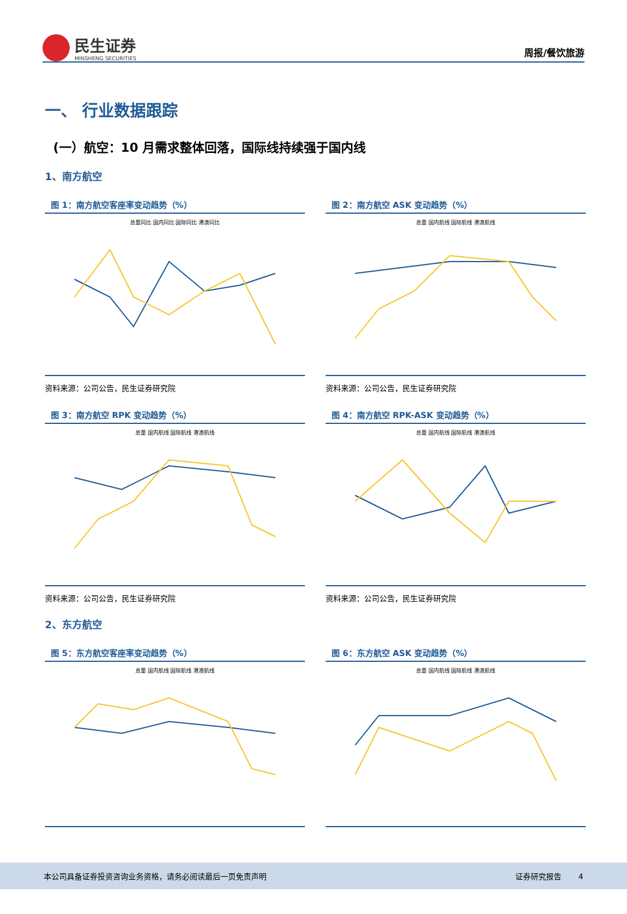民生证券
MINSHENG SECURITIES
周报/餐饮旅游
一、 行业数据跟踪
(一）航空：10 月需求整体回落，国际线持续强于国内线
1、南方航空
图 1：南方航空客座率变动趋势（%）
总量同比 国内同比 国际同比 港澳同比
资料来源：公司公告，民生证券研究院
图 2：南方航空 ASK 变动趋势（%）
总量 国内航线 国际航线 港澳航线
资料来源：公司公告，民生证券研究院
图 3：南方航空 RPK 变动趋势（%）
总量 国内航线 国际航线 港澳航线
资料来源：公司公告，民生证券研究院
图 4：南方航空 RPK-ASK 变动趋势（%）
总量 国内航线 国际航线 港澳航线
资料来源：公司公告，民生证券研究院
2、东方航空
图 5：东方航空客座率变动趋势（%）
总量 国内航线 国际航线 港澳航线
图 6：东方航空 ASK 变动趋势（%）
总量 国内航线 国际航线 港澳航线
本公司具备证券投资咨询业务资格，请务必阅读最后一页免责声明 证券研究报告 4